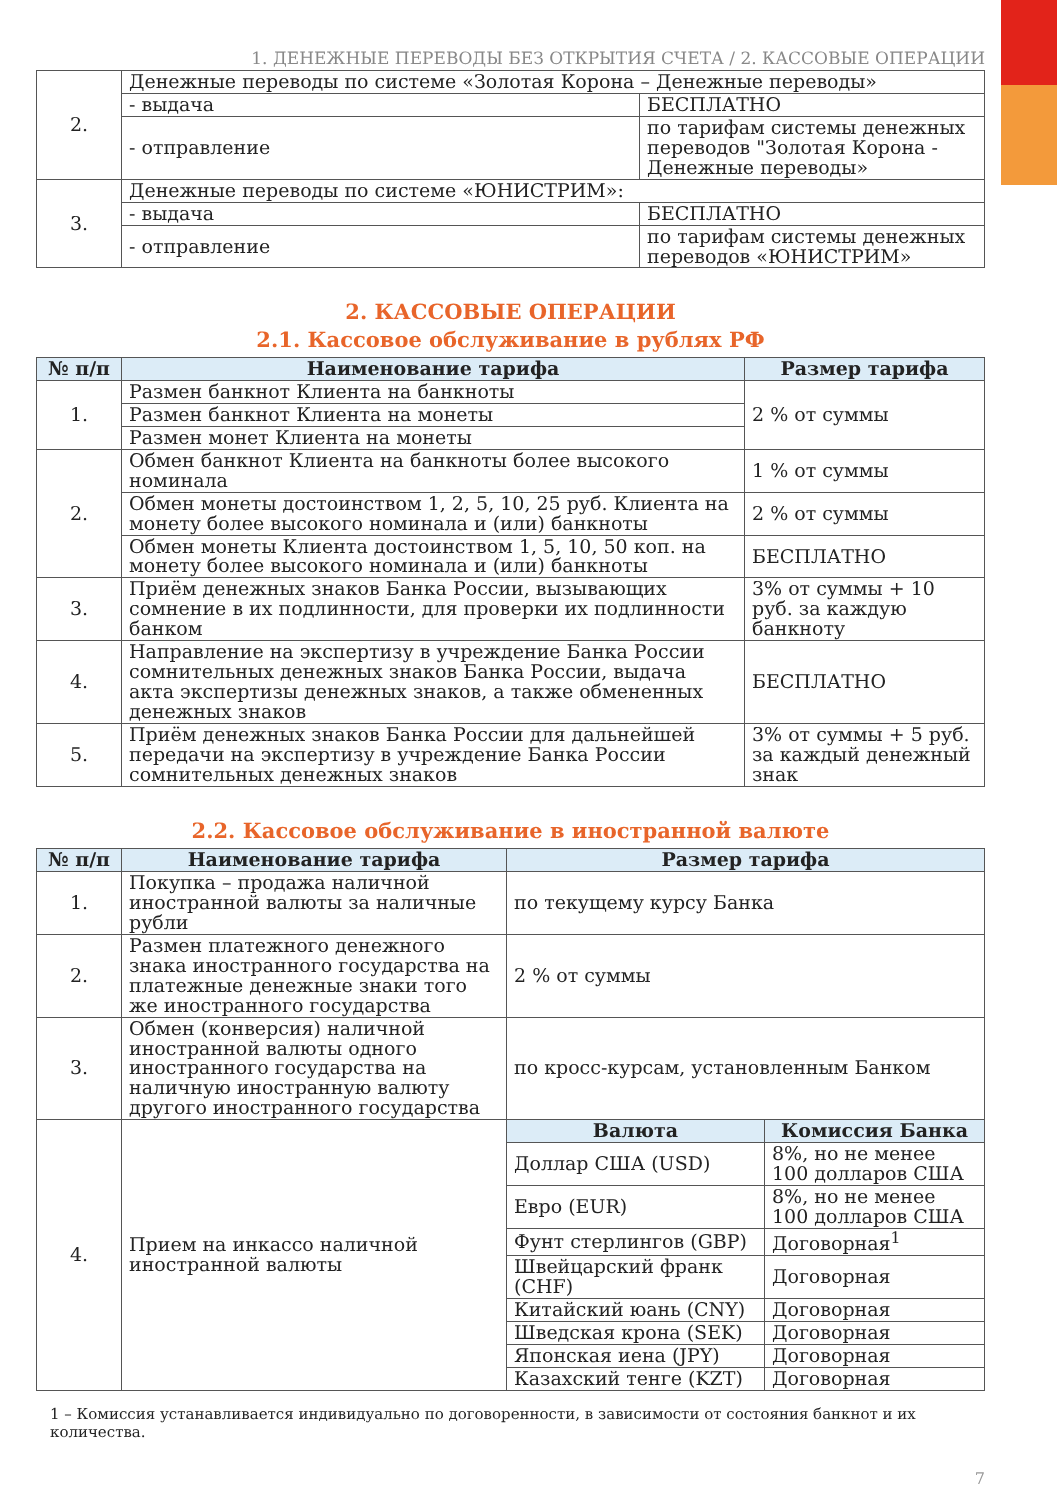1. ДЕНЕЖНЫЕ ПЕРЕВОДЫ БЕЗ ОТКРЫТИЯ СЧЕТА / 2. КАССОВЫЕ ОПЕРАЦИИ
| 2. | Денежные переводы по системе «Золотая Корона – Денежные переводы» | |
| | - выдача | БЕСПЛАТНО |
| | - отправление | по тарифам системы денежных переводов "Золотая Корона - Денежные переводы» |
| 3. | Денежные переводы по системе «ЮНИСТРИМ»: | |
| | - выдача | БЕСПЛАТНО |
| | - отправление | по тарифам системы денежных переводов «ЮНИСТРИМ» |
2. КАССОВЫЕ ОПЕРАЦИИ
2.1. Кассовое обслуживание в рублях РФ
| № п/п | Наименование тарифа | Размер тарифа |
| --- | --- | --- |
| 1. | Размен банкнот Клиента на банкноты | 2 % от суммы |
| | Размен банкнот Клиента на монеты | |
| | Размен монет Клиента на монеты | |
| 2. | Обмен банкнот Клиента на банкноты более высокого номинала | 1 % от суммы |
| | Обмен монеты достоинством 1, 2, 5, 10, 25 руб. Клиента на монету более высокого номинала и (или) банкноты | 2 % от суммы |
| | Обмен монеты Клиента достоинством 1, 5, 10, 50 коп. на монету более высокого номинала и (или) банкноты | БЕСПЛАТНО |
| 3. | Приём денежных знаков Банка России, вызывающих сомнение в их подлинности, для проверки их подлинности банком | 3% от суммы + 10 руб. за каждую банкноту |
| 4. | Направление на экспертизу в учреждение Банка России сомнительных денежных знаков Банка России, выдача акта экспертизы денежных знаков, а также обмененных денежных знаков | БЕСПЛАТНО |
| 5. | Приём денежных знаков Банка России для дальнейшей передачи на экспертизу в учреждение Банка России сомнительных денежных знаков | 3% от суммы + 5 руб. за каждый денежный знак |
2.2. Кассовое обслуживание в иностранной валюте
| № п/п | Наименование тарифа | Размер тарифа | |
| --- | --- | --- | --- |
| 1. | Покупка – продажа наличной иностранной валюты за наличные рубли | по текущему курсу Банка | |
| 2. | Размен платежного денежного знака иностранного государства на платежные денежные знаки того же иностранного государства | 2 % от суммы | |
| 3. | Обмен (конверсия) наличной иностранной валюты одного иностранного государства на наличную иностранную валюту другого иностранного государства | по кросс-курсам, установленным Банком | |
| 4. | Прием на инкассо наличной иностранной валюты | Валюта | Комиссия Банка |
| | | Доллар США (USD) | 8%, но не менее 100 долларов США |
| | | Евро (EUR) | 8%, но не менее 100 долларов США |
| | | Фунт стерлингов (GBP) | Договорная<sup>1</sup> |
| | | Швейцарский франк (CHF) | Договорная |
| | | Китайский юань (CNY) | Договорная |
| | | Шведская крона (SEK) | Договорная |
| | | Японская иена (JPY) | Договорная |
| | | Казахский тенге (KZT) | Договорная |
1 – Комиссия устанавливается индивидуально по договоренности, в зависимости от состояния банкнот и их количества.
7